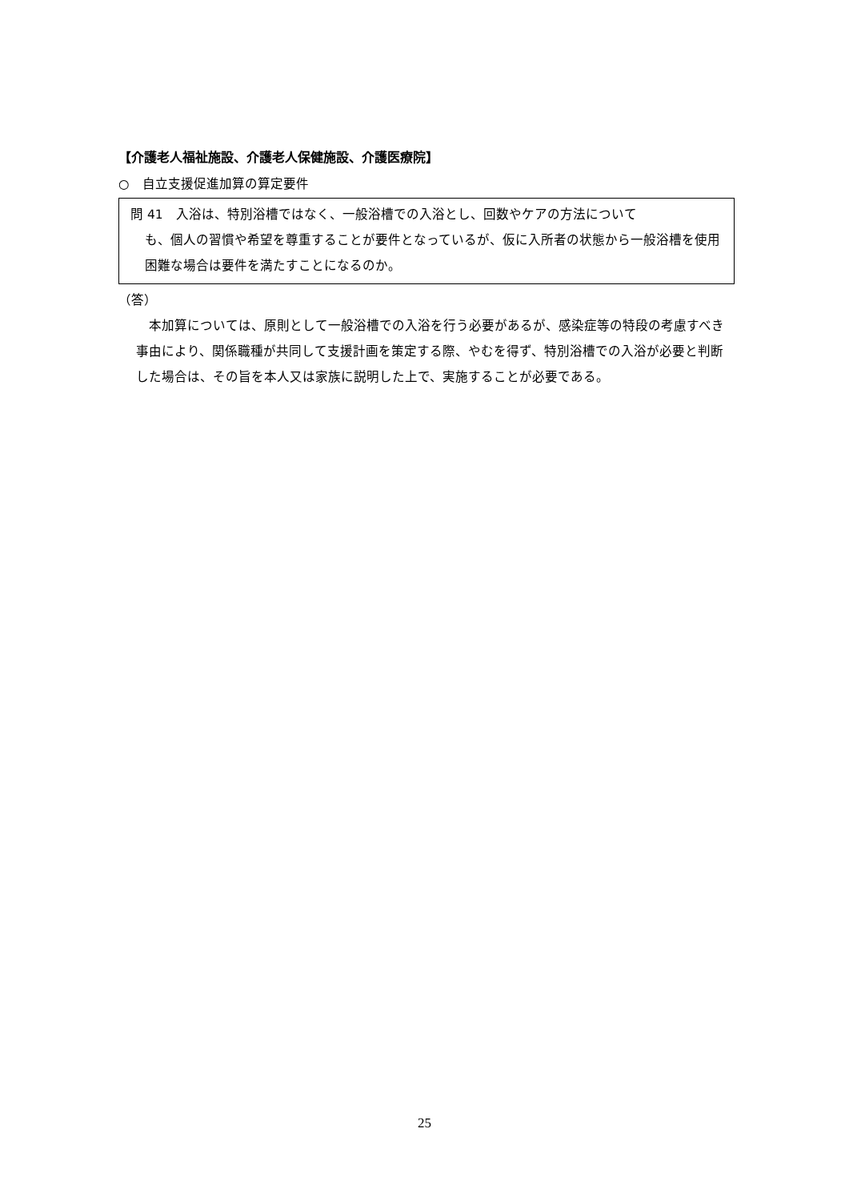【介護老人福祉施設、介護老人保健施設、介護医療院】
○　自立支援促進加算の算定要件
問 41　入浴は、特別浴槽ではなく、一般浴槽での入浴とし、回数やケアの方法について
も、個人の習慣や希望を尊重することが要件となっているが、仮に入所者の状態から一般浴槽を使用困難な場合は要件を満たすことになるのか。
（答）
　本加算については、原則として一般浴槽での入浴を行う必要があるが、感染症等の特段の考慮すべき事由により、関係職種が共同して支援計画を策定する際、やむを得ず、特別浴槽での入浴が必要と判断した場合は、その旨を本人又は家族に説明した上で、実施することが必要である。
25